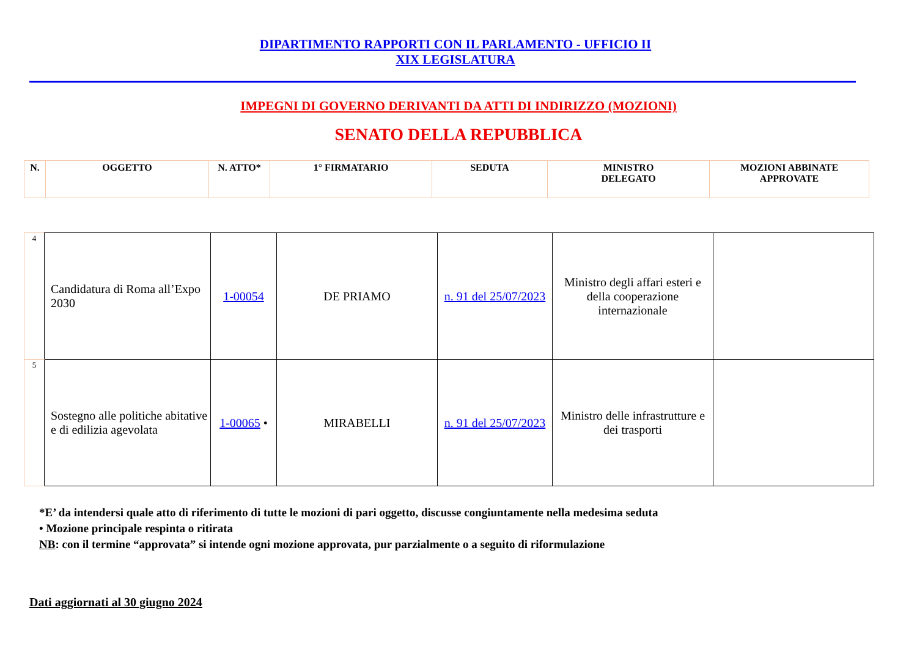DIPARTIMENTO RAPPORTI CON IL PARLAMENTO - UFFICIO II
XIX LEGISLATURA
IMPEGNI DI GOVERNO DERIVANTI DA ATTI DI INDIRIZZO (MOZIONI)
SENATO DELLA REPUBBLICA
| N. | OGGETTO | N. ATTO* | 1° FIRMATARIO | SEDUTA | MINISTRO DELEGATO | MOZIONI ABBINATE APPROVATE |
| 4 | Candidatura di Roma all’Expo 2030 | 1-00054 | DE PRIAMO | n. 91 del 25/07/2023 | Ministro degli affari esteri e della cooperazione internazionale | |
| 5 | Sostegno alle politiche abitative e di edilizia agevolata | 1-00065 • | MIRABELLI | n. 91 del 25/07/2023 | Ministro delle infrastrutture e dei trasporti | |
*E’ da intendersi quale atto di riferimento di tutte le mozioni di pari oggetto, discusse congiuntamente nella medesima seduta
• Mozione principale respinta o ritirata
NB: con il termine “approvata” si intende ogni mozione approvata, pur parzialmente o a seguito di riformulazione
Dati aggiornati al 30 giugno 2024